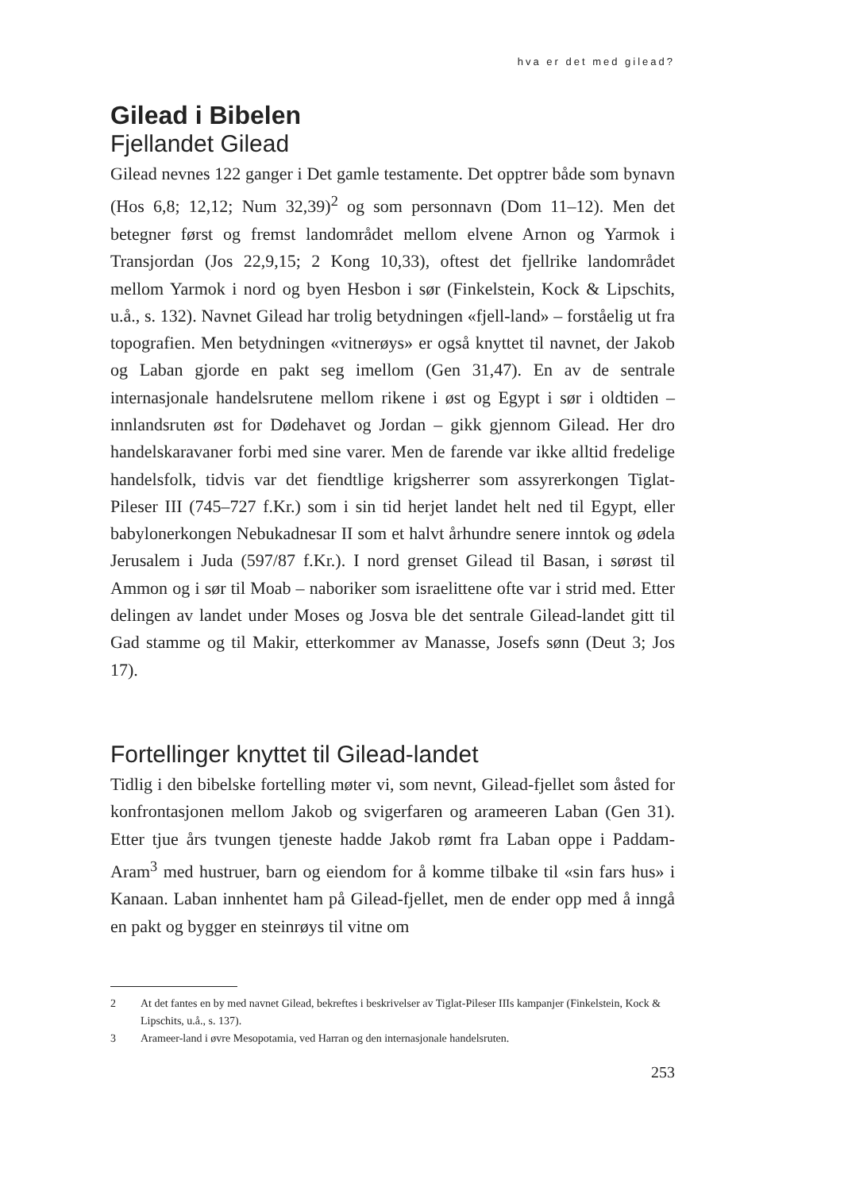hva er det med gilead?
Gilead i Bibelen
Fjellandet Gilead
Gilead nevnes 122 ganger i Det gamle testamente. Det opptrer både som bynavn (Hos 6,8; 12,12; Num 32,39)<sup>2</sup> og som personnavn (Dom 11–12). Men det betegner først og fremst landområdet mellom elvene Arnon og Yarmok i Transjordan (Jos 22,9,15; 2 Kong 10,33), oftest det fjellrike landområdet mellom Yarmok i nord og byen Hesbon i sør (Finkelstein, Kock & Lipschits, u.å., s. 132). Navnet Gilead har trolig betydningen «fjell-land» – forståelig ut fra topografien. Men betydningen «vitnerøys» er også knyttet til navnet, der Jakob og Laban gjorde en pakt seg imellom (Gen 31,47). En av de sentrale internasjonale handelsrutene mellom rikene i øst og Egypt i sør i oldtiden – innlandsruten øst for Dødehavet og Jordan – gikk gjennom Gilead. Her dro handelskaravaner forbi med sine varer. Men de farende var ikke alltid fredelige handelsfolk, tidvis var det fiendtlige krigsherrer som assyrerkongen Tiglat-Pileser III (745–727 f.Kr.) som i sin tid herjet landet helt ned til Egypt, eller babylonerkongen Nebukadnesar II som et halvt århundre senere inntok og ødela Jerusalem i Juda (597/87 f.Kr.). I nord grenset Gilead til Basan, i sørøst til Ammon og i sør til Moab – naboriker som israelittene ofte var i strid med. Etter delingen av landet under Moses og Josva ble det sentrale Gilead-landet gitt til Gad stamme og til Makir, etterkommer av Manasse, Josefs sønn (Deut 3; Jos 17).
Fortellinger knyttet til Gilead-landet
Tidlig i den bibelske fortelling møter vi, som nevnt, Gilead-fjellet som åsted for konfrontasjonen mellom Jakob og svigerfaren og arameeren Laban (Gen 31). Etter tjue års tvungen tjeneste hadde Jakob rømt fra Laban oppe i Paddam-Aram<sup>3</sup> med hustruer, barn og eiendom for å komme tilbake til «sin fars hus» i Kanaan. Laban innhentet ham på Gilead-fjellet, men de ender opp med å inngå en pakt og bygger en steinrøys til vitne om
2 At det fantes en by med navnet Gilead, bekreftes i beskrivelser av Tiglat-Pileser IIIs kampanjer (Finkelstein, Kock & Lipschits, u.å., s. 137).
3 Arameer-land i øvre Mesopotamia, ved Harran og den internasjonale handelsruten.
253